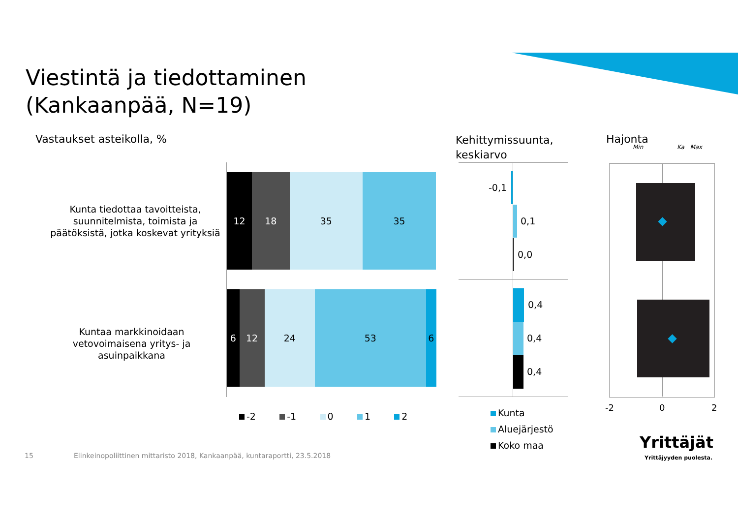Viestintä ja tiedottaminen
(Kankaanpää, N=19)
Vastaukset asteikolla, %
Kehittymissuunta,
keskiarvo
Hajonta
Min Ka Max
Kunta tiedottaa tavoitteista, suunnitelmista, toimista ja päätöksistä, jotka koskevat yrityksiä
Kuntaa markkinoidaan vetovoimaisena yritys- ja asuinpaikkana
12 18 35 35
6 12 24 53 6
-2 -1 0 1 2
-0,1
0,1
0,0
0,4
0,4
0,4
Kunta
Aluejärjestö
Koko maa
-2 0 2
Yrittäjät
Yrittäjyyden puolesta.
15
Elinkeinopoliittinen mittaristo 2018, Kankaanpää, kuntaraportti, 23.5.2018